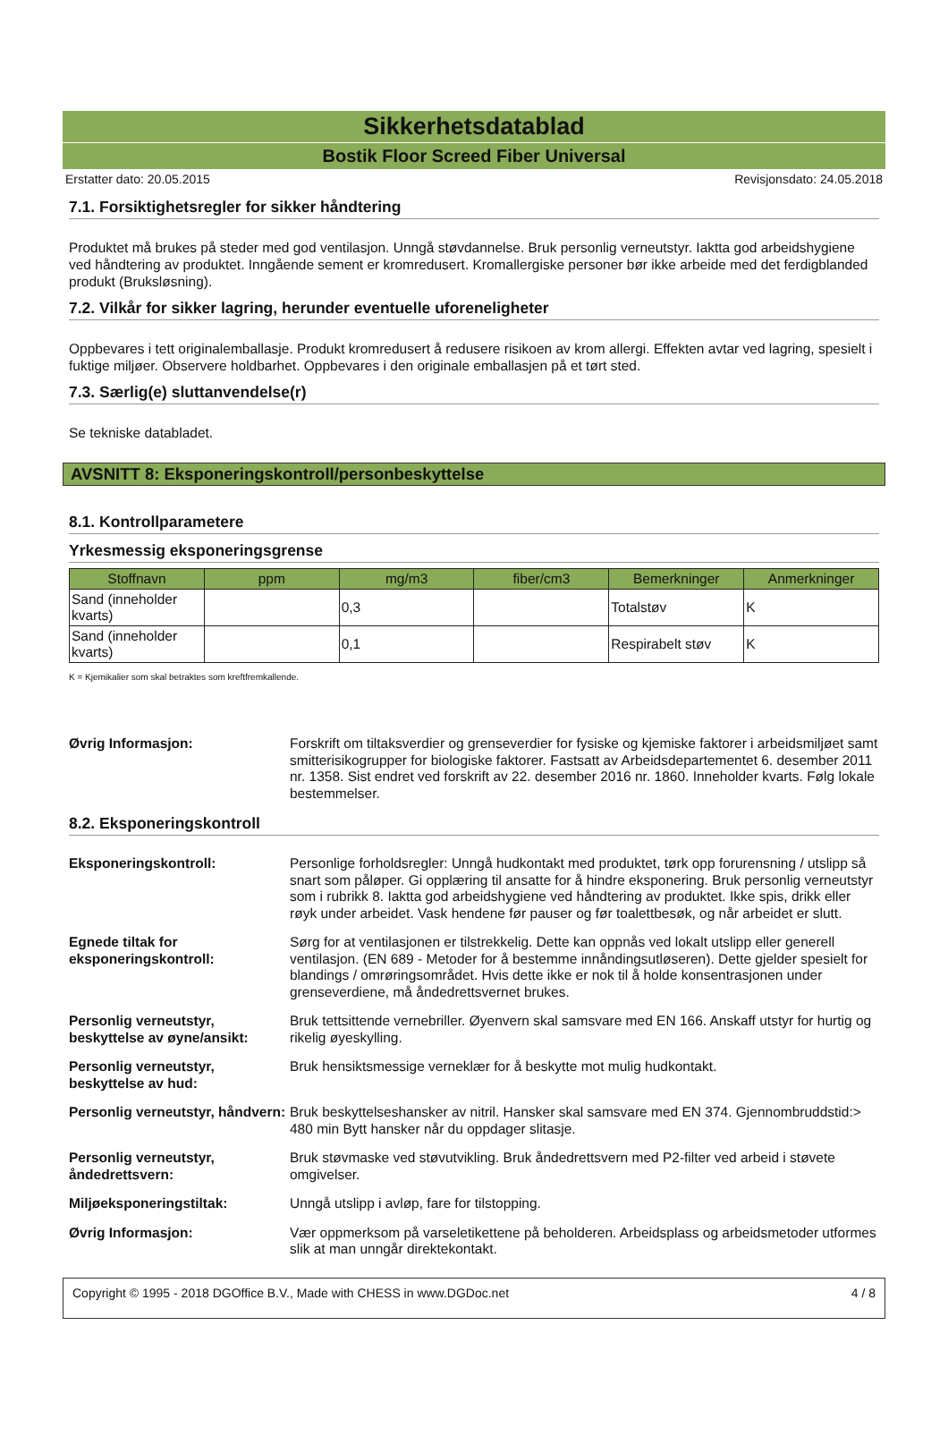Sikkerhetsdatablad
Bostik Floor Screed Fiber Universal
Erstatter dato: 20.05.2015 Revisjonsdato: 24.05.2018
7.1. Forsiktighetsregler for sikker håndtering
Produktet må brukes på steder med god ventilasjon. Unngå støvdannelse. Bruk personlig verneutstyr. Iaktta god arbeidshygiene ved håndtering av produktet. Inngående sement er kromredusert. Kromallergiske personer bør ikke arbeide med det ferdigblanded produkt (Bruksløsning).
7.2. Vilkår for sikker lagring, herunder eventuelle uforeneligheter
Oppbevares i tett originalemballasje. Produkt kromredusert å redusere risikoen av krom allergi. Effekten avtar ved lagring, spesielt i fuktige miljøer. Observere holdbarhet. Oppbevares i den originale emballasjen på et tørt sted.
7.3. Særlig(e) sluttanvendelse(r)
Se tekniske databladet.
AVSNITT 8: Eksponeringskontroll/personbeskyttelse
8.1. Kontrollparametere
Yrkesmessig eksponeringsgrense
| Stoffnavn | ppm | mg/m3 | fiber/cm3 | Bemerkninger | Anmerkninger |
| --- | --- | --- | --- | --- | --- |
| Sand (inneholder kvarts) | | 0,3 | | Totalstøv | K |
| Sand (inneholder kvarts) | | 0,1 | | Respirabelt støv | K |
K = Kjemikalier som skal betraktes som kreftfremkallende.
Øvrig Informasjon: Forskrift om tiltaksverdier og grenseverdier for fysiske og kjemiske faktorer i arbeidsmiljøet samt smitterisikogrupper for biologiske faktorer. Fastsatt av Arbeidsdepartementet 6. desember 2011 nr. 1358. Sist endret ved forskrift av 22. desember 2016 nr. 1860. Inneholder kvarts. Følg lokale bestemmelser.
8.2. Eksponeringskontroll
Eksponeringskontroll: Personlige forholdsregler: Unngå hudkontakt med produktet, tørk opp forurensning / utslipp så snart som påløper. Gi opplæring til ansatte for å hindre eksponering. Bruk personlig verneutstyr som i rubrikk 8. Iaktta god arbeidshygiene ved håndtering av produktet. Ikke spis, drikk eller røyk under arbeidet. Vask hendene før pauser og før toalettbesøk, og når arbeidet er slutt.
Egnede tiltak for eksponeringskontroll: Sørg for at ventilasjonen er tilstrekkelig. Dette kan oppnås ved lokalt utslipp eller generell ventilasjon. (EN 689 - Metoder for å bestemme innåndingsutløseren). Dette gjelder spesielt for blandings / omrøringsområdet. Hvis dette ikke er nok til å holde konsentrasjonen under grenseverdiene, må åndedrettsvernet brukes.
Personlig verneutstyr, beskyttelse av øyne/ansikt: Bruk tettsittende vernebriller. Øyenvern skal samsvare med EN 166. Anskaff utstyr for hurtig og rikelig øyeskylling.
Personlig verneutstyr, beskyttelse av hud: Bruk hensiktsmessige verneklær for å beskytte mot mulig hudkontakt.
Personlig verneutstyr, håndvern: Bruk beskyttelseshansker av nitril. Hansker skal samsvare med EN 374. Gjennombruddstid:> 480 min Bytt hansker når du oppdager slitasje.
Personlig verneutstyr, åndedrettsvern: Bruk støvmaske ved støvutvikling. Bruk åndedrettsvern med P2-filter ved arbeid i støvete omgivelser.
Miljøeksponeringstiltak: Unngå utslipp i avløp, fare for tilstopping.
Øvrig Informasjon: Vær oppmerksom på varseletikettene på beholderen. Arbeidsplass og arbeidsmetoder utformes slik at man unngår direktekontakt.
Copyright © 1995 - 2018 DGOffice B.V., Made with CHESS in www.DGDoc.net 4 / 8